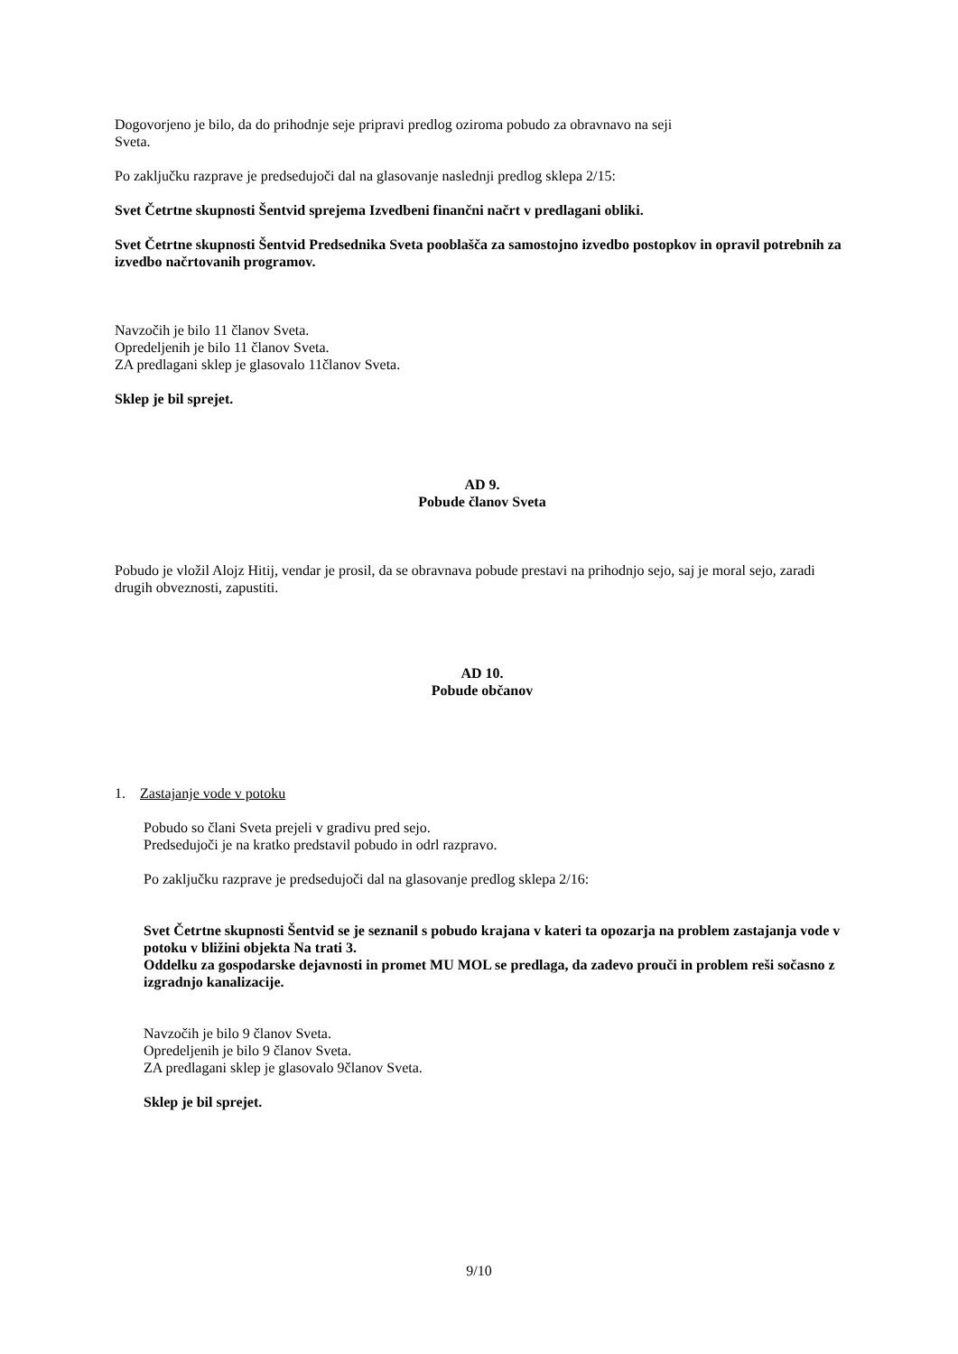Dogovorjeno je bilo, da do prihodnje seje pripravi predlog oziroma pobudo za obravnavo na seji
Sveta.
Po zaključku razprave je predsedujoči dal na glasovanje naslednji predlog sklepa 2/15:
Svet Četrtne skupnosti Šentvid sprejema Izvedbeni finančni načrt v predlagani obliki.
Svet Četrtne skupnosti Šentvid Predsednika Sveta pooblašča za samostojno izvedbo postopkov in opravil potrebnih za izvedbo načrtovanih programov.
Navzočih je bilo 11 članov Sveta.
Opredeljenih je bilo 11 članov Sveta.
ZA predlagani sklep je glasovalo 11članov Sveta.
Sklep je bil sprejet.
AD 9.
Pobude članov Sveta
Pobudo je vložil Alojz Hitij, vendar je prosil, da se obravnava pobude prestavi na prihodnjo sejo, saj je moral sejo, zaradi drugih obveznosti, zapustiti.
AD 10.
Pobude občanov
1. Zastajanje vode v potoku
Pobudo so člani Sveta prejeli v gradivu pred sejo.
Predsedujoči je na kratko predstavil pobudo in odrl razpravo.
Po zaključku razprave je predsedujoči dal na glasovanje predlog sklepa 2/16:
Svet Četrtne skupnosti Šentvid se je seznanil s pobudo krajana v kateri ta opozarja na problem zastajanja vode v potoku v bližini objekta Na trati 3.
Oddelku za gospodarske dejavnosti in promet MU MOL se predlaga, da zadevo prouči in problem reši sočasno z izgradnjo kanalizacije.
Navzočih je bilo 9 članov Sveta.
Opredeljenih je bilo 9 članov Sveta.
ZA predlagani sklep je glasovalo 9članov Sveta.
Sklep je bil sprejet.
9/10